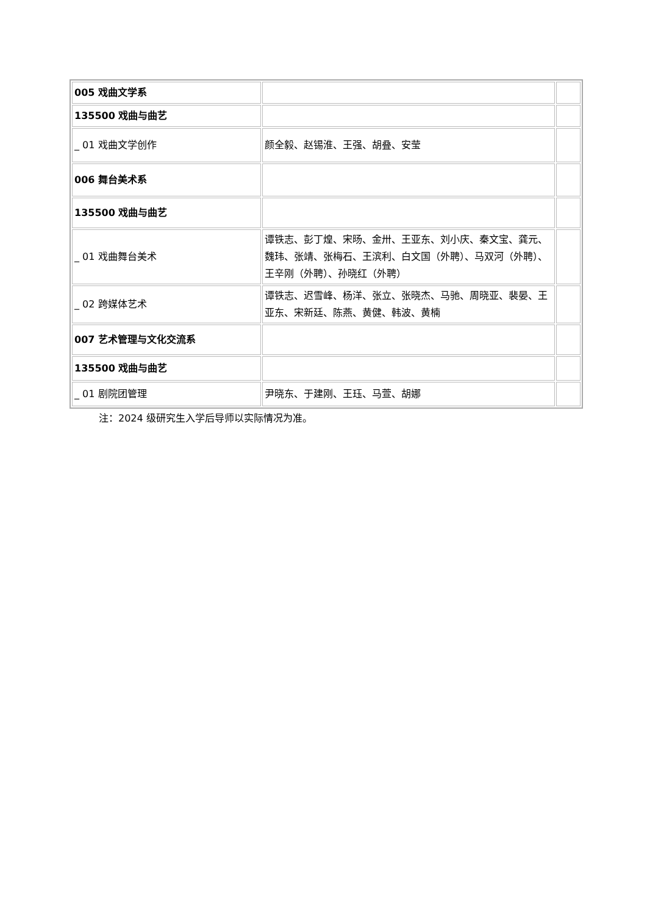| 005 戏曲文学系 | | |
| 135500 戏曲与曲艺 | | |
| _ 01 戏曲文学创作 | 颜全毅、赵锡淮、王强、胡叠、安莹 | |
| 006 舞台美术系 | | |
| 135500 戏曲与曲艺 | | |
| _ 01 戏曲舞台美术 | 谭铁志、彭丁煌、宋旸、金卅、王亚东、刘小庆、秦文宝、龚元、魏玮、张靖、张梅石、王滨利、白文国（外聘）、马双河（外聘）、王辛刚（外聘）、孙晓红（外聘） | |
| _ 02 跨媒体艺术 | 谭铁志、迟雪峰、杨洋、张立、张晓杰、马驰、周晓亚、裴晏、王亚东、宋新廷、陈燕、黄健、韩波、黄楠 | |
| 007 艺术管理与文化交流系 | | |
| 135500 戏曲与曲艺 | | |
| _ 01 剧院团管理 | 尹晓东、于建刚、王珏、马萱、胡娜 | |
注：2024 级研究生入学后导师以实际情况为准。